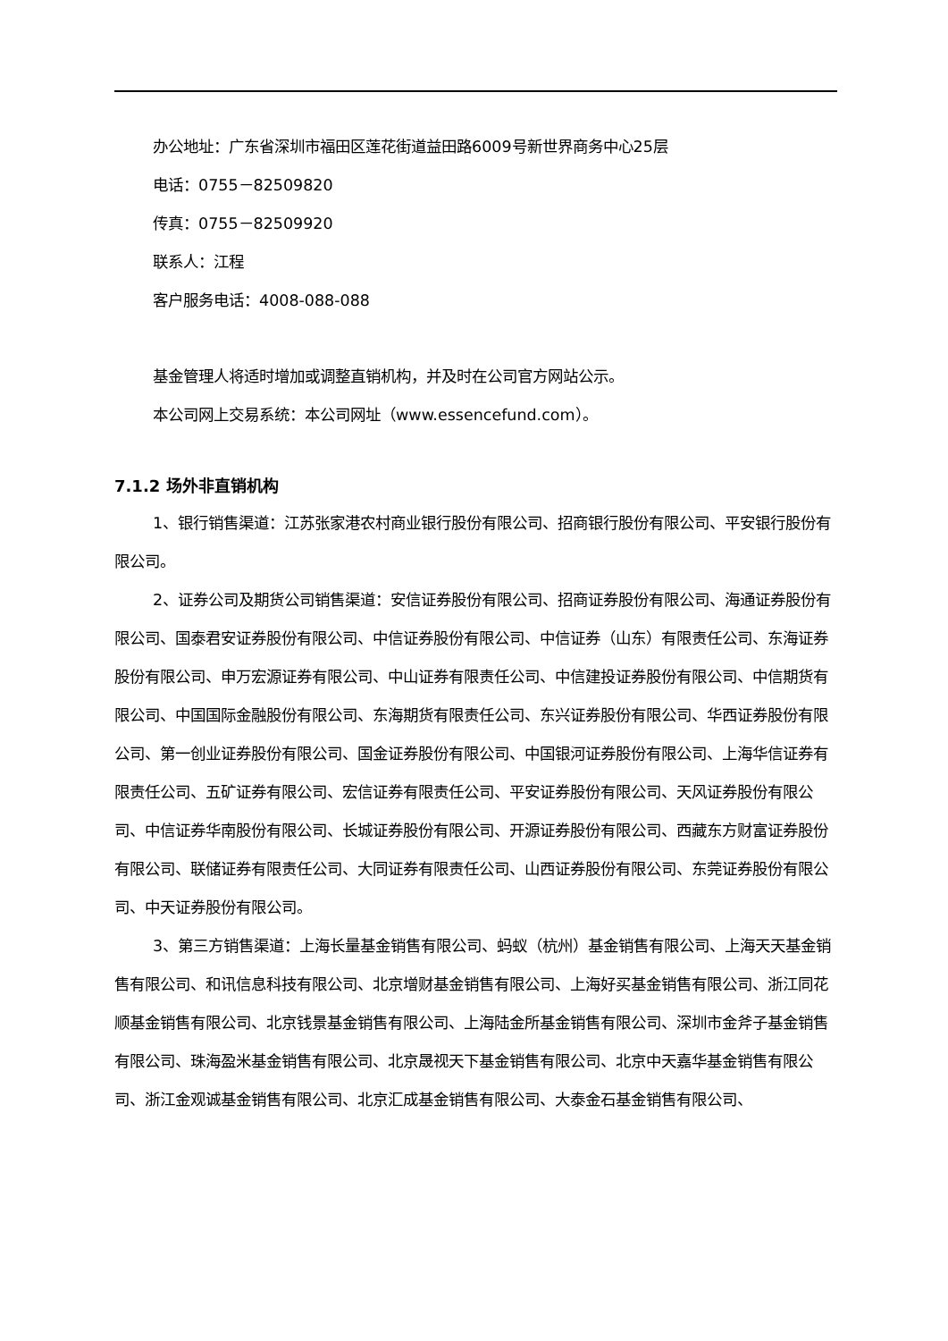办公地址：广东省深圳市福田区莲花街道益田路6009号新世界商务中心25层
电话：0755－82509820
传真：0755－82509920
联系人：江程
客户服务电话：4008-088-088
基金管理人将适时增加或调整直销机构，并及时在公司官方网站公示。
本公司网上交易系统：本公司网址（www.essencefund.com）。
7.1.2 场外非直销机构
1、银行销售渠道：江苏张家港农村商业银行股份有限公司、招商银行股份有限公司、平安银行股份有限公司。
2、证券公司及期货公司销售渠道：安信证券股份有限公司、招商证券股份有限公司、海通证券股份有限公司、国泰君安证券股份有限公司、中信证券股份有限公司、中信证券（山东）有限责任公司、东海证券股份有限公司、申万宏源证券有限公司、中山证券有限责任公司、中信建投证券股份有限公司、中信期货有限公司、中国国际金融股份有限公司、东海期货有限责任公司、东兴证券股份有限公司、华西证券股份有限公司、第一创业证券股份有限公司、国金证券股份有限公司、中国银河证券股份有限公司、上海华信证券有限责任公司、五矿证券有限公司、宏信证券有限责任公司、平安证券股份有限公司、天风证券股份有限公司、中信证券华南股份有限公司、长城证券股份有限公司、开源证券股份有限公司、西藏东方财富证券股份有限公司、联储证券有限责任公司、大同证券有限责任公司、山西证券股份有限公司、东莞证券股份有限公司、中天证券股份有限公司。
3、第三方销售渠道：上海长量基金销售有限公司、蚂蚁（杭州）基金销售有限公司、上海天天基金销售有限公司、和讯信息科技有限公司、北京增财基金销售有限公司、上海好买基金销售有限公司、浙江同花顺基金销售有限公司、北京钱景基金销售有限公司、上海陆金所基金销售有限公司、深圳市金斧子基金销售有限公司、珠海盈米基金销售有限公司、北京晟视天下基金销售有限公司、北京中天嘉华基金销售有限公司、浙江金观诚基金销售有限公司、北京汇成基金销售有限公司、大泰金石基金销售有限公司、